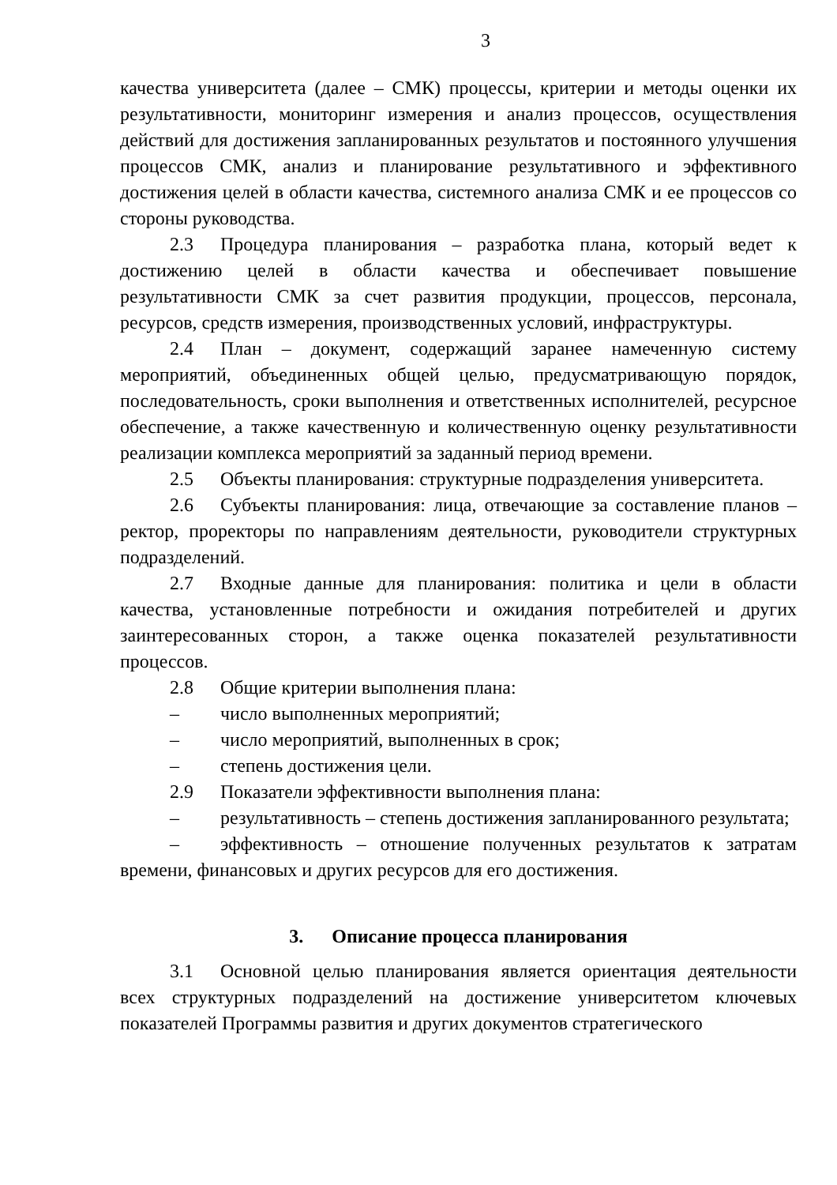3
качества университета (далее – СМК) процессы, критерии и методы оценки их результативности, мониторинг измерения и анализ процессов, осуществления действий для достижения запланированных результатов и постоянного улучшения процессов СМК, анализ и планирование результативного и эффективного достижения целей в области качества, системного анализа СМК и ее процессов со стороны руководства.
2.3 Процедура планирования – разработка плана, который ведет к достижению целей в области качества и обеспечивает повышение результативности СМК за счет развития продукции, процессов, персонала, ресурсов, средств измерения, производственных условий, инфраструктуры.
2.4 План – документ, содержащий заранее намеченную систему мероприятий, объединенных общей целью, предусматривающую порядок, последовательность, сроки выполнения и ответственных исполнителей, ресурсное обеспечение, а также качественную и количественную оценку результативности реализации комплекса мероприятий за заданный период времени.
2.5 Объекты планирования: структурные подразделения университета.
2.6 Субъекты планирования: лица, отвечающие за составление планов – ректор, проректоры по направлениям деятельности, руководители структурных подразделений.
2.7 Входные данные для планирования: политика и цели в области качества, установленные потребности и ожидания потребителей и других заинтересованных сторон, а также оценка показателей результативности процессов.
2.8 Общие критерии выполнения плана:
– число выполненных мероприятий;
– число мероприятий, выполненных в срок;
– степень достижения цели.
2.9 Показатели эффективности выполнения плана:
– результативность – степень достижения запланированного результата;
– эффективность – отношение полученных результатов к затратам времени, финансовых и других ресурсов для его достижения.
3. Описание процесса планирования
3.1 Основной целью планирования является ориентация деятельности всех структурных подразделений на достижение университетом ключевых показателей Программы развития и других документов стратегического